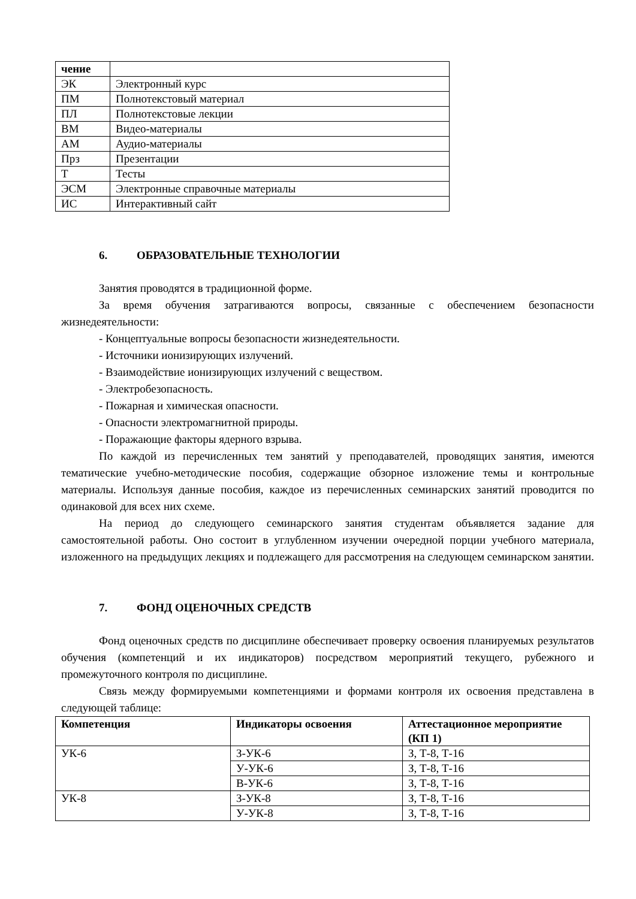| чение | |
| ЭК | Электронный курс |
| ПМ | Полнотекстовый материал |
| ПЛ | Полнотекстовые лекции |
| ВМ | Видео-материалы |
| АМ | Аудио-материалы |
| Прз | Презентации |
| Т | Тесты |
| ЭСМ | Электронные справочные материалы |
| ИС | Интерактивный сайт |
6. ОБРАЗОВАТЕЛЬНЫЕ ТЕХНОЛОГИИ
Занятия проводятся в традиционной форме.
За время обучения затрагиваются вопросы, связанные с обеспечением безопасности жизнедеятельности:
- Концептуальные вопросы безопасности жизнедеятельности.
- Источники ионизирующих излучений.
- Взаимодействие ионизирующих излучений с веществом.
- Электробезопасность.
- Пожарная и химическая опасности.
- Опасности электромагнитной природы.
- Поражающие факторы ядерного взрыва.
По каждой из перечисленных тем занятий у преподавателей, проводящих занятия, имеются тематические учебно-методические пособия, содержащие обзорное изложение темы и контрольные материалы. Используя данные пособия, каждое из перечисленных семинарских занятий проводится по одинаковой для всех них схеме.
На период до следующего семинарского занятия студентам объявляется задание для самостоятельной работы. Оно состоит в углубленном изучении очередной порции учебного материала, изложенного на предыдущих лекциях и подлежащего для рассмотрения на следующем семинарском занятии.
7. ФОНД ОЦЕНОЧНЫХ СРЕДСТВ
Фонд оценочных средств по дисциплине обеспечивает проверку освоения планируемых результатов обучения (компетенций и их индикаторов) посредством мероприятий текущего, рубежного и промежуточного контроля по дисциплине.
Связь между формируемыми компетенциями и формами контроля их освоения представлена в следующей таблице:
| Компетенция | Индикаторы освоения | Аттестационное мероприятие (КП 1) |
| --- | --- | --- |
| УК-6 | З-УК-6 | З, Т-8, Т-16 |
| | У-УК-6 | З, Т-8, Т-16 |
| | В-УК-6 | З, Т-8, Т-16 |
| УК-8 | З-УК-8 | З, Т-8, Т-16 |
| | У-УК-8 | З, Т-8, Т-16 |